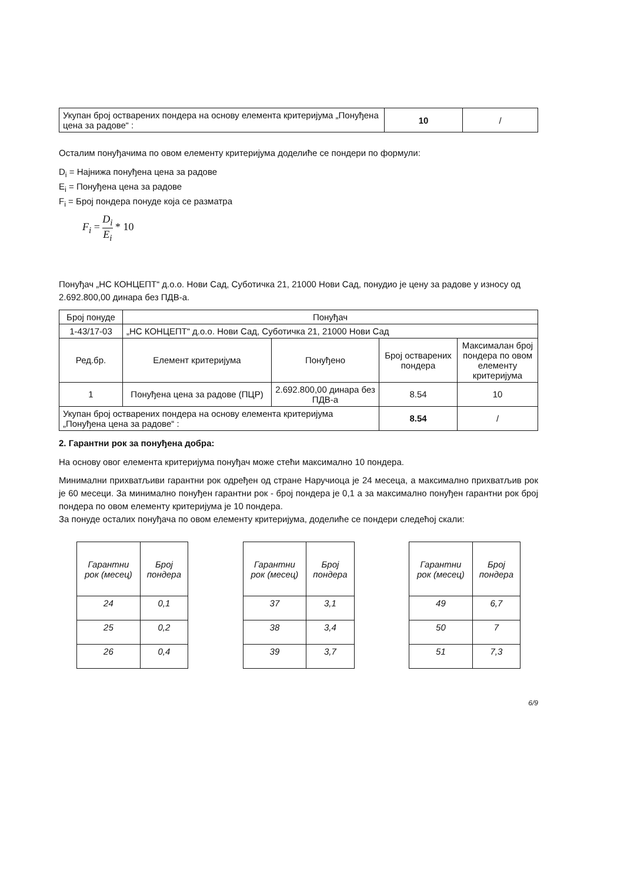| Укупан број остварених пондера на основу елемента критеријума „Понуђена цена за радове“ : | 10 | / |
Осталим понуђачима по овом елементу критеријума доделиће се пондери по формули:
D<sub>i</sub> = Најнижа понуђена цена за радове
E<sub>i</sub> = Понуђена цена за радове
F<sub>i</sub> = Број пондера понуде која се разматра
F<sub>i</sub> = D<sub>i</sub> E<sub>i</sub> * 10
Понуђач „НС КОНЦЕПТ“ д.о.о. Нови Сад, Суботичка 21, 21000 Нови Сад, понудио је цену за радове у износу од 2.692.800,00 динара без ПДВ-а.
| Број понуде | Понуђач | | | |
| 1-43/17-03 | „НС КОНЦЕПТ“ д.о.о. Нови Сад, Суботичка 21, 21000 Нови Сад | | | |
| Ред.бр. | Елемент критеријума | Понуђено | Број остварених пондера | Максималан број пондера по овом елементу критеријума |
| 1 | Понуђена цена за радове (ПЦР) | 2.692.800,00 динара без ПДВ-а | 8.54 | 10 |
| Укупан број остварених пондера на основу елемента критеријума „Понуђена цена за радове“ : | | | 8.54 | / |
2. Гарантни рок за понуђена добра:
На основу овог елемента критеријума понуђач може стећи максимално 10 пондера.
Минимални прихватљиви гарантни рок одређен од стране Наручиоца је 24 месеца, а максимално прихватљив рок је 60 месеци. За минимално понуђен гарантни рок - број пондера је 0,1 а за максимално понуђен гарантни рок број пондера по овом елементу критеријума је 10 пондера.
За понуде осталих понуђача по овом елементу критеријума, доделиће се пондери следећој скали:
| Гарантни рок (месец) | Број пондера |
| --- | --- |
| 24 | 0,1 |
| 25 | 0,2 |
| 26 | 0,4 |
| Гарантни рок (месец) | Број пондера |
| --- | --- |
| 37 | 3,1 |
| 38 | 3,4 |
| 39 | 3,7 |
| Гарантни рок (месец) | Број пондера |
| --- | --- |
| 49 | 6,7 |
| 50 | 7 |
| 51 | 7,3 |
6/9